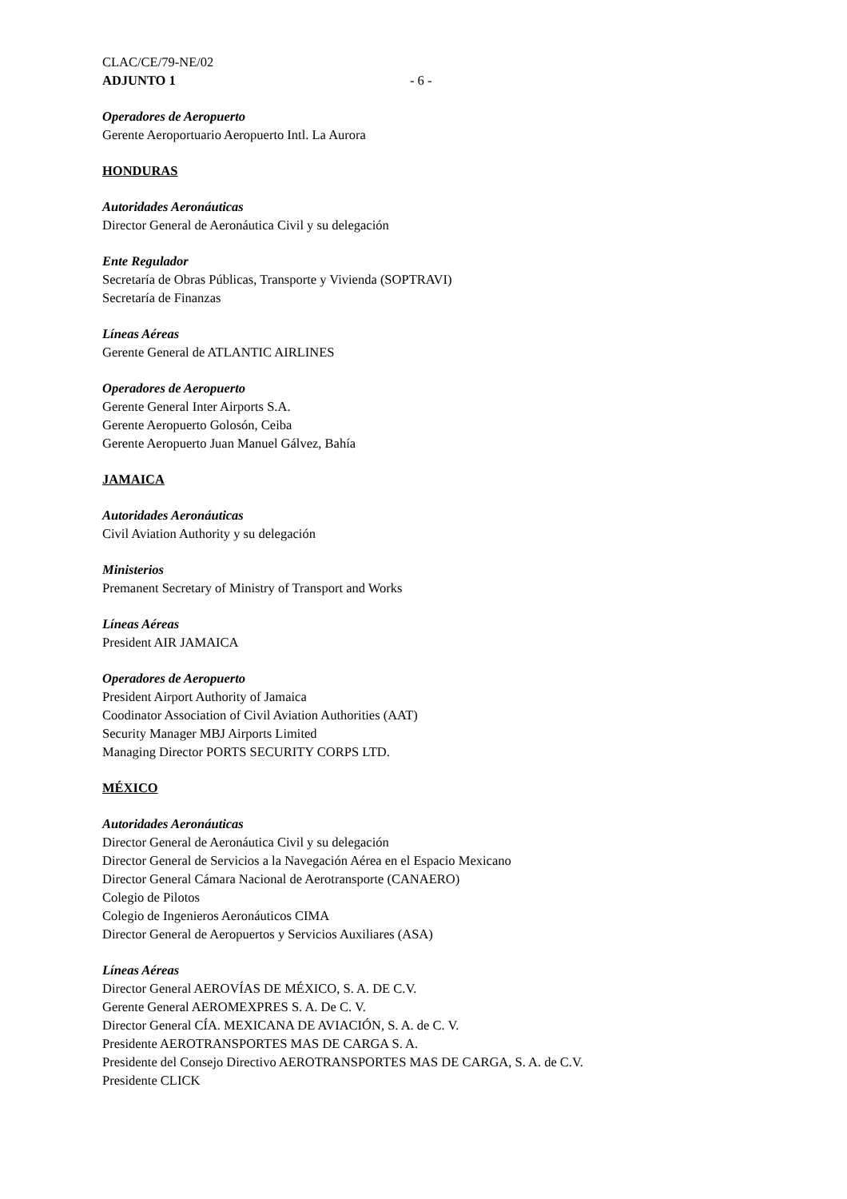CLAC/CE/79-NE/02
ADJUNTO 1 - 6 -
Operadores de Aeropuerto
Gerente Aeroportuario Aeropuerto Intl. La Aurora
HONDURAS
Autoridades Aeronáuticas
Director General de Aeronáutica Civil y su delegación
Ente Regulador
Secretaría de Obras Públicas, Transporte y Vivienda (SOPTRAVI)
Secretaría de Finanzas
Líneas Aéreas
Gerente General de ATLANTIC AIRLINES
Operadores de Aeropuerto
Gerente General Inter Airports S.A.
Gerente Aeropuerto Golosón, Ceiba
Gerente Aeropuerto Juan Manuel Gálvez, Bahía
JAMAICA
Autoridades Aeronáuticas
Civil Aviation Authority y su delegación
Ministerios
Premanent Secretary of Ministry of Transport and Works
Líneas Aéreas
President AIR JAMAICA
Operadores de Aeropuerto
President Airport Authority of Jamaica
Coodinator Association of Civil Aviation Authorities (AAT)
Security Manager MBJ Airports Limited
Managing Director PORTS SECURITY CORPS LTD.
MÉXICO
Autoridades Aeronáuticas
Director General de Aeronáutica Civil y su delegación
Director General de Servicios a la Navegación Aérea en el Espacio Mexicano
Director General Cámara Nacional de Aerotransporte (CANAERO)
Colegio de Pilotos
Colegio de Ingenieros Aeronáuticos CIMA
Director General de Aeropuertos y Servicios Auxiliares (ASA)
Líneas Aéreas
Director General AEROVÍAS DE MÉXICO, S. A. DE C.V.
Gerente General AEROMEXPRES S. A. De C. V.
Director General CÍA. MEXICANA DE AVIACIÓN, S. A. de C. V.
Presidente AEROTRANSPORTES MAS DE CARGA S. A.
Presidente del Consejo Directivo AEROTRANSPORTES MAS DE CARGA, S. A. de C.V.
Presidente CLICK